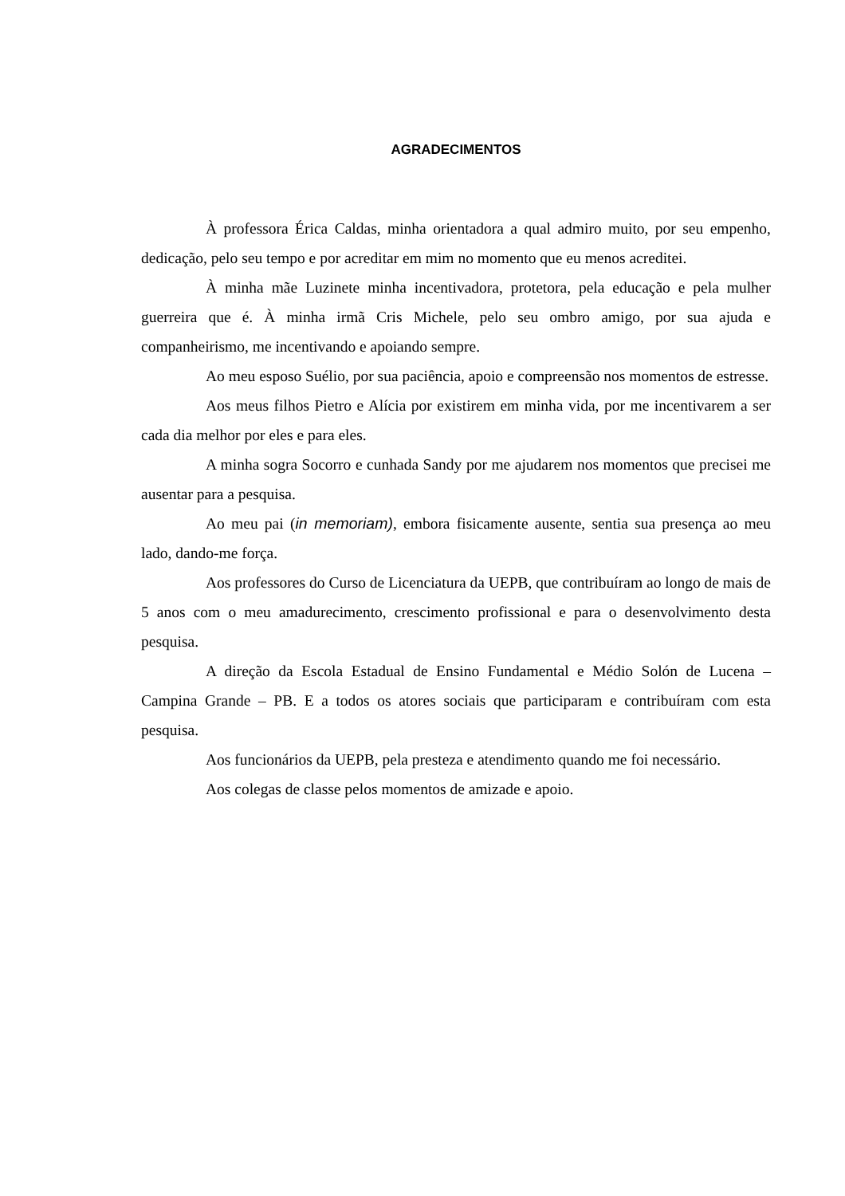AGRADECIMENTOS
À professora Érica Caldas, minha orientadora a qual admiro muito, por seu empenho, dedicação, pelo seu tempo e por acreditar em mim no momento que eu menos acreditei.
À minha mãe Luzinete minha incentivadora, protetora, pela educação e pela mulher guerreira que é. À minha irmã Cris Michele, pelo seu ombro amigo, por sua ajuda e companheirismo, me incentivando e apoiando sempre.
Ao meu esposo Suélio, por sua paciência, apoio e compreensão nos momentos de estresse.
Aos meus filhos Pietro e Alícia por existirem em minha vida, por me incentivarem a ser cada dia melhor por eles e para eles.
A minha sogra Socorro e cunhada Sandy por me ajudarem nos momentos que precisei me ausentar para a pesquisa.
Ao meu pai (in memoriam), embora fisicamente ausente, sentia sua presença ao meu lado, dando-me força.
Aos professores do Curso de Licenciatura da UEPB, que contribuíram ao longo de mais de 5 anos com o meu amadurecimento, crescimento profissional e para o desenvolvimento desta pesquisa.
A direção da Escola Estadual de Ensino Fundamental e Médio Solón de Lucena – Campina Grande – PB. E a todos os atores sociais que participaram e contribuíram com esta pesquisa.
Aos funcionários da UEPB, pela presteza e atendimento quando me foi necessário.
Aos colegas de classe pelos momentos de amizade e apoio.